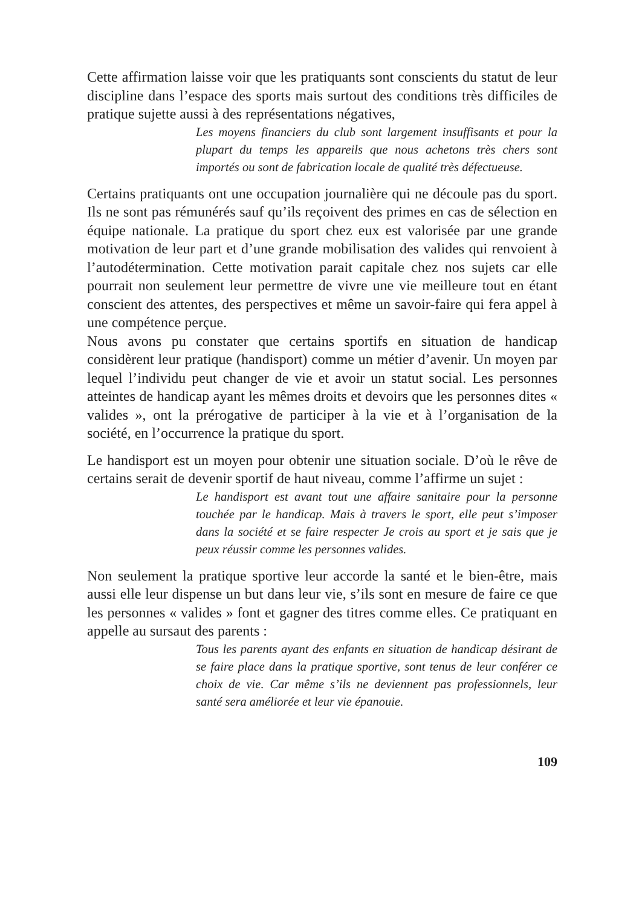Cette affirmation laisse voir que les pratiquants sont conscients du statut de leur discipline dans l’espace des sports mais surtout des conditions très difficiles de pratique sujette aussi à des représentations négatives,
Les moyens financiers du club sont largement insuffisants et pour la plupart du temps les appareils que nous achetons très chers sont importés ou sont de fabrication locale de qualité très défectueuse.
Certains pratiquants ont une occupation journalière qui ne découle pas du sport. Ils ne sont pas rémunérés sauf qu’ils reçoivent des primes en cas de sélection en équipe nationale. La pratique du sport chez eux est valorisée par une grande motivation de leur part et d’une grande mobilisation des valides qui renvoient à l’autodétermination. Cette motivation parait capitale chez nos sujets car elle pourrait non seulement leur permettre de vivre une vie meilleure tout en étant conscient des attentes, des perspectives et même un savoir-faire qui fera appel à une compétence perçue.
Nous avons pu constater que certains sportifs en situation de handicap considèrent leur pratique (handisport) comme un métier d’avenir. Un moyen par lequel l’individu peut changer de vie et avoir un statut social. Les personnes atteintes de handicap ayant les mêmes droits et devoirs que les personnes dites « valides », ont la prérogative de participer à la vie et à l’organisation de la société, en l’occurrence la pratique du sport.
Le handisport est un moyen pour obtenir une situation sociale. D’où le rêve de certains serait de devenir sportif de haut niveau, comme l’affirme un sujet :
Le handisport est avant tout une affaire sanitaire pour la personne touchée par le handicap. Mais à travers le sport, elle peut s’imposer dans la société et se faire respecter Je crois au sport et je sais que je peux réussir comme les personnes valides.
Non seulement la pratique sportive leur accorde la santé et le bien-être, mais aussi elle leur dispense un but dans leur vie, s’ils sont en mesure de faire ce que les personnes « valides » font et gagner des titres comme elles. Ce pratiquant en appelle au sursaut des parents :
Tous les parents ayant des enfants en situation de handicap désirant de se faire place dans la pratique sportive, sont tenus de leur conférer ce choix de vie. Car même s’ils ne deviennent pas professionnels, leur santé sera améliorée et leur vie épanouie.
109